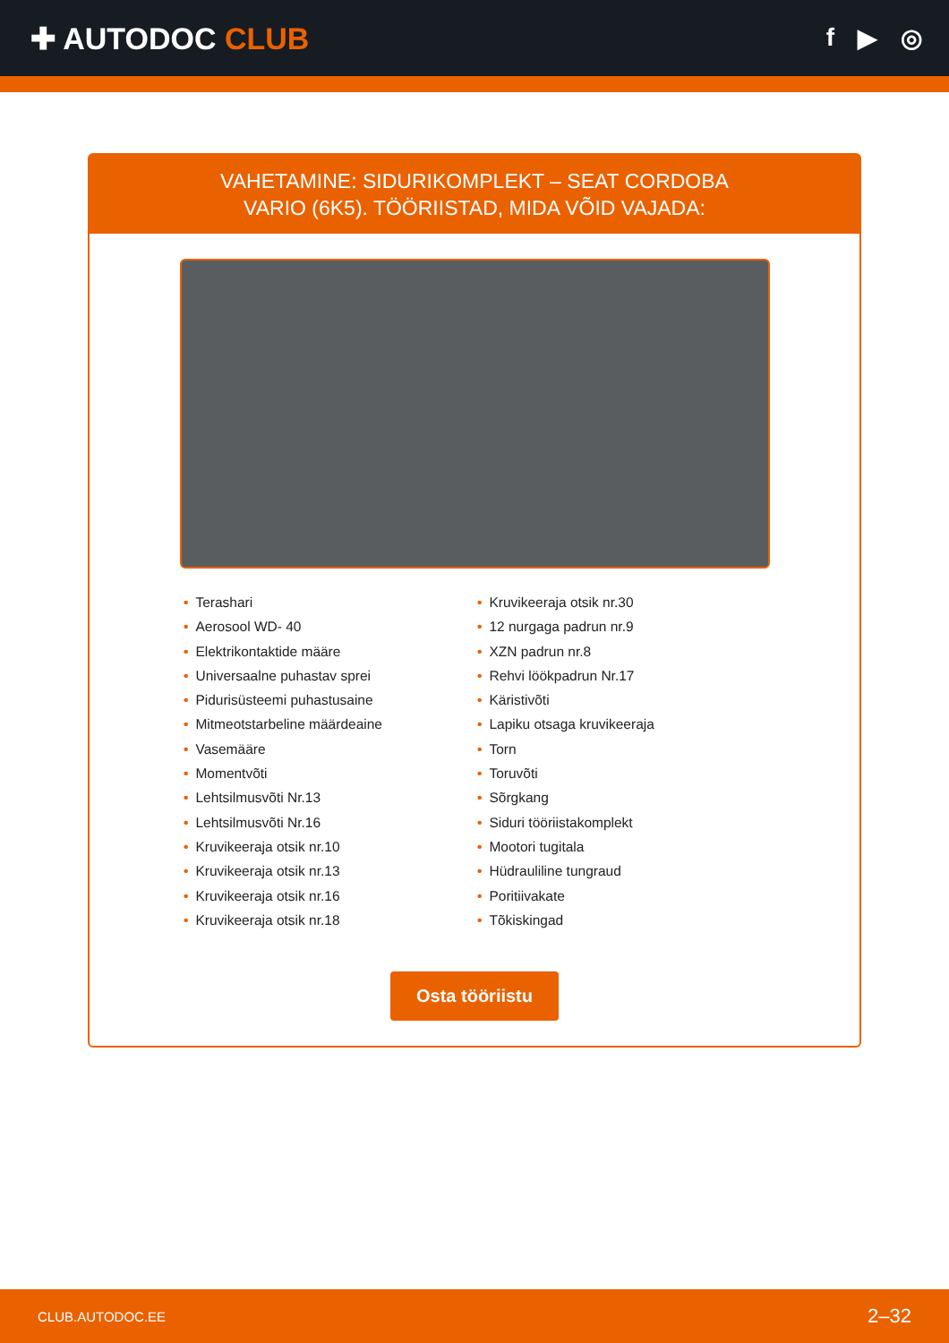✚ AUTODOC CLUB
f ▶ ◎
VAHETAMINE: SIDURIKOMPLEKT – SEAT CORDOBA
VARIO (6K5). TÖÖRIISTAD, MIDA VÕID VAJADA:
• Terashari
• Aerosool WD- 40
• Elektrikontaktide määre
• Universaalne puhastav sprei
• Pidurisüsteemi puhastusaine
• Mitmeotstarbeline määrdeaine
• Vasemääre
• Momentvõti
• Lehtsilmusvõti Nr.13
• Lehtsilmusvõti Nr.16
• Kruvikeeraja otsik nr.10
• Kruvikeeraja otsik nr.13
• Kruvikeeraja otsik nr.16
• Kruvikeeraja otsik nr.18
• Kruvikeeraja otsik nr.30
• 12 nurgaga padrun nr.9
• XZN padrun nr.8
• Rehvi löökpadrun Nr.17
• Käristivõti
• Lapiku otsaga kruvikeeraja
• Torn
• Toruvõti
• Sõrgkang
• Siduri tööriistakomplekt
• Mootori tugitala
• Hüdrauliline tungraud
• Poritiivakate
• Tõkiskingad
Osta tööriistu
CLUB.AUTODOC.EE 2–32